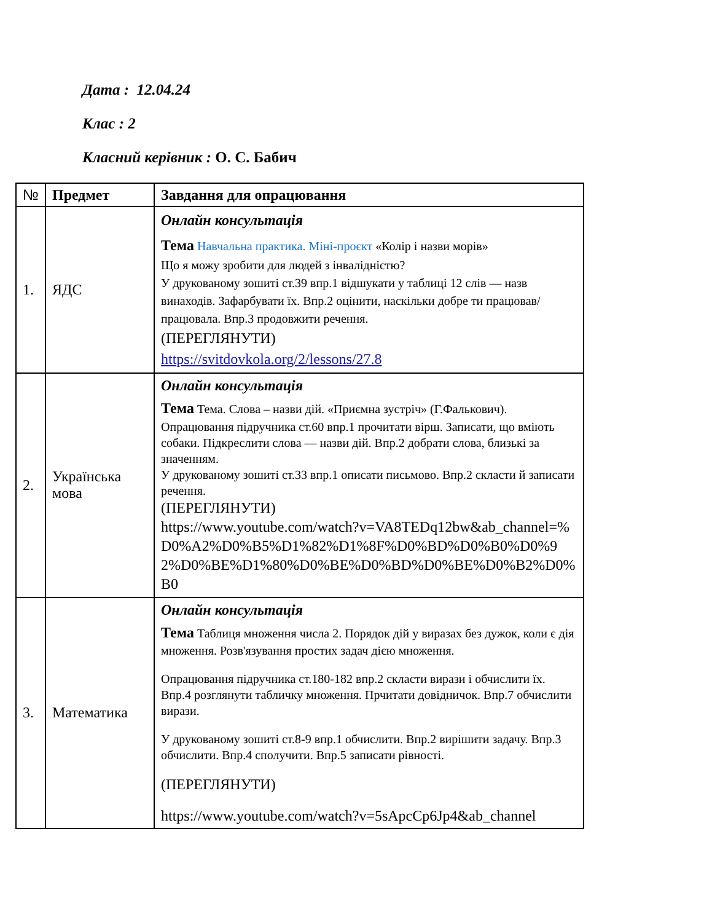Дата : 12.04.24
Клас : 2
Класний керівник : О. С. Бабич
| № | Предмет | Завдання для опрацювання |
| --- | --- | --- |
| 1. | ЯДС | Онлайн консультація Тема Навчальна практика. Міні-проєкт «Колір і назви морів» Що я можу зробити для людей з інвалідністю? У друкованому зошиті ст.39 впр.1 відшукати у таблиці 12 слів — назв винаходів. Зафарбувати їх. Впр.2 оцінити, наскільки добре ти працював/працювала. Впр.3 продовжити речення. (ПЕРЕГЛЯНУТИ) https://svitdovkola.org/2/lessons/27.8 |
| 2. | Українська мова | Онлайн консультація Тема Тема. Слова – назви дій. «Приємна зустріч» (Г.Фалькович). Опрацювання підручника ст.60 впр.1 прочитати вірш. Записати, що вміють собаки. Підкреслити слова — назви дій. Впр.2 добрати слова, близькі за значенням. У друкованому зошиті ст.33 впр.1 описати письмово. Впр.2 скласти й записати речення. (ПЕРЕГЛЯНУТИ) https://www.youtube.com/watch?v=VA8TEDq12bw&ab_channel=%D0%A2%D0%B5%D1%82%D1%8F%D0%BD%D0%B0%D0%92%D0%BE%D1%80%D0%BE%D0%BD%D0%BE%D0%B2%D0%B0 |
| 3. | Математика | Онлайн консультація Тема Таблиця множення числа 2. Порядок дій у виразах без дужок, коли є дія множення. Розв'язування простих задач дією множення. Опрацювання підручника ст.180-182 впр.2 скласти вирази і обчислити їх. Впр.4 розглянути табличку множення. Прчитати довідничок. Впр.7 обчислити вирази. У друкованому зошиті ст.8-9 впр.1 обчислити. Впр.2 вирішити задачу. Впр.3 обчислити. Впр.4 сполучити. Впр.5 записати рівності. (ПЕРЕГЛЯНУТИ) https://www.youtube.com/watch?v=5sApcCp6Jp4&ab_channel |